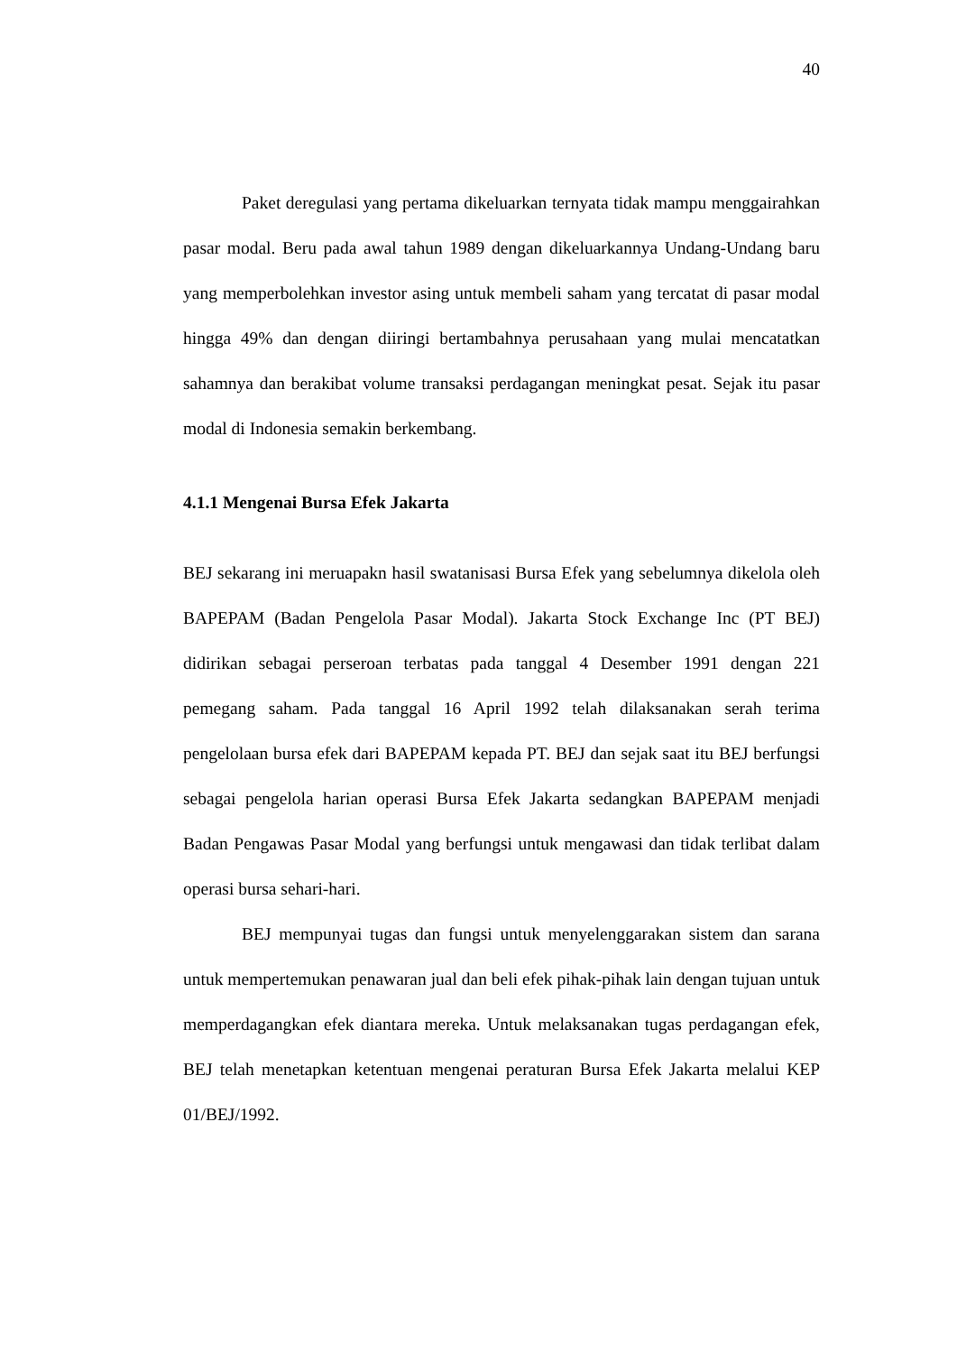40
Paket deregulasi yang pertama dikeluarkan ternyata tidak mampu menggairahkan pasar modal. Beru pada awal tahun 1989 dengan dikeluarkannya Undang-Undang baru yang memperbolehkan investor asing untuk membeli saham yang tercatat di pasar modal hingga 49% dan dengan diiringi bertambahnya perusahaan yang mulai mencatatkan sahamnya dan berakibat volume transaksi perdagangan meningkat pesat. Sejak itu pasar modal di Indonesia semakin berkembang.
4.1.1 Mengenai Bursa Efek Jakarta
BEJ sekarang ini meruapakn hasil swatanisasi Bursa Efek yang sebelumnya dikelola oleh BAPEPAM (Badan Pengelola Pasar Modal). Jakarta Stock Exchange Inc (PT BEJ) didirikan sebagai perseroan terbatas pada tanggal 4 Desember 1991 dengan 221 pemegang saham. Pada tanggal 16 April 1992 telah dilaksanakan serah terima pengelolaan bursa efek dari BAPEPAM kepada PT. BEJ dan sejak saat itu BEJ berfungsi sebagai pengelola harian operasi Bursa Efek Jakarta sedangkan BAPEPAM menjadi Badan Pengawas Pasar Modal yang berfungsi untuk mengawasi dan tidak terlibat dalam operasi bursa sehari-hari.
BEJ mempunyai tugas dan fungsi untuk menyelenggarakan sistem dan sarana untuk mempertemukan penawaran jual dan beli efek pihak-pihak lain dengan tujuan untuk memperdagangkan efek diantara mereka. Untuk melaksanakan tugas perdagangan efek, BEJ telah menetapkan ketentuan mengenai peraturan Bursa Efek Jakarta melalui KEP 01/BEJ/1992.